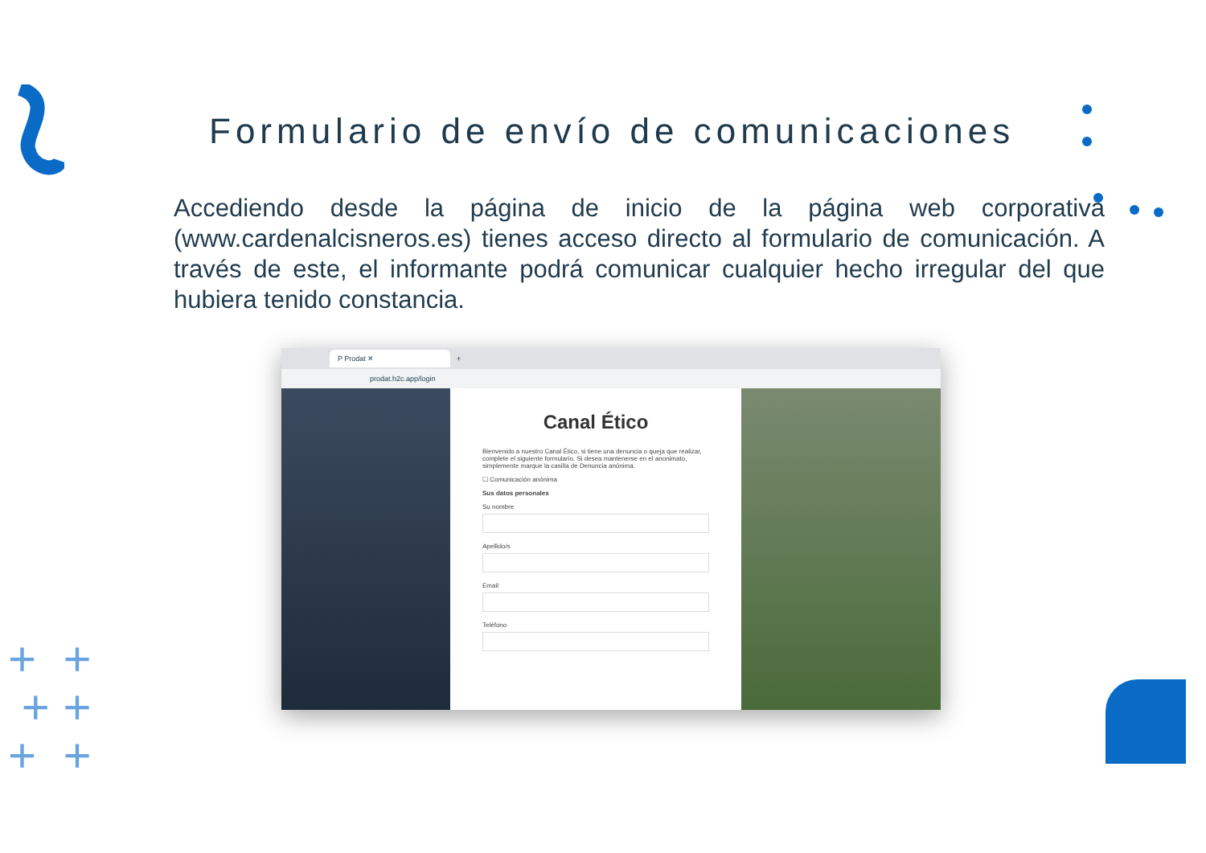Formulario de envío de comunicaciones
Accediendo desde la página de inicio de la página web corporativa (www.cardenalcisneros.es) tienes acceso directo al formulario de comunicación. A través de este, el informante podrá comunicar cualquier hecho irregular del que hubiera tenido constancia.
P Prodat ✕
+
prodat.h2c.app/login
Canal Ético
Bienvenido a nuestro Canal Ético, si tiene una denuncia o queja que realizar, complete el siguiente formulario. Si desea mantenerse en el anonimato, simplemente marque la casilla de Denuncia anónima.
☐ Comunicación anónima
Sus datos personales
Su nombre
Apellido/s
Email
Teléfono
+ +
+ +
+ +